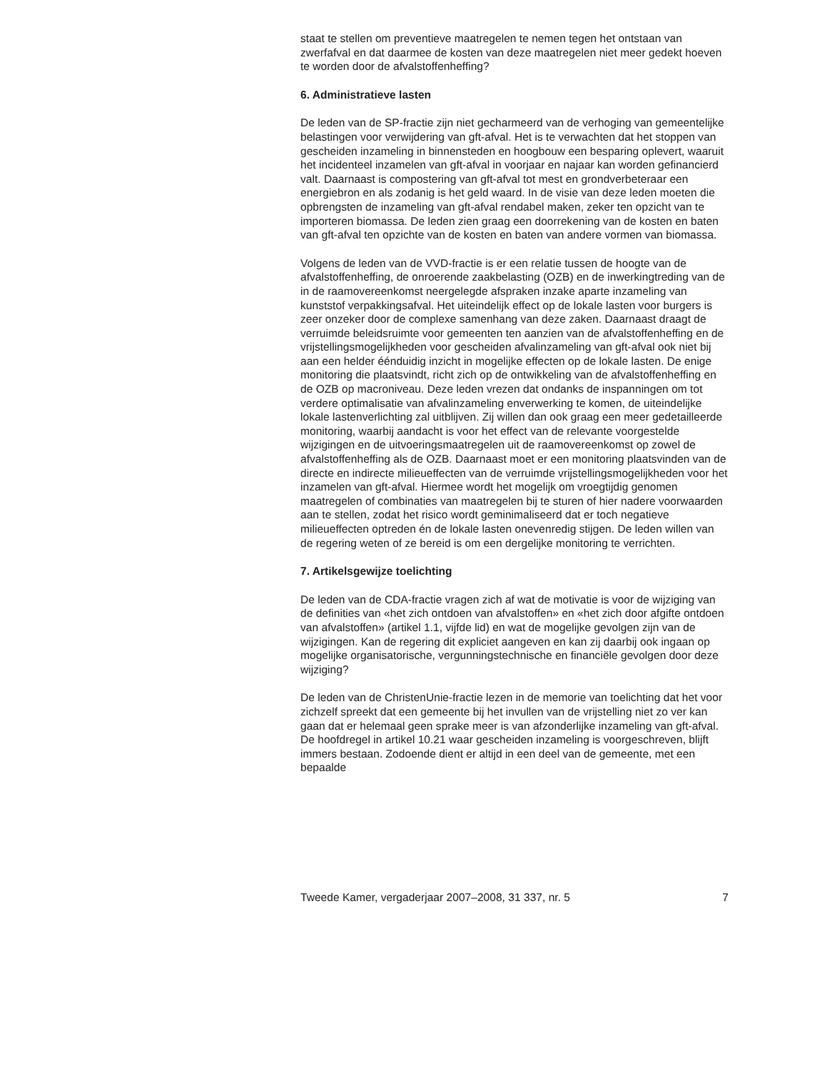staat te stellen om preventieve maatregelen te nemen tegen het ontstaan van zwerfafval en dat daarmee de kosten van deze maatregelen niet meer gedekt hoeven te worden door de afvalstoffenheffing?
6. Administratieve lasten
De leden van de SP-fractie zijn niet gecharmeerd van de verhoging van gemeentelijke belastingen voor verwijdering van gft-afval. Het is te verwachten dat het stoppen van gescheiden inzameling in binnensteden en hoogbouw een besparing oplevert, waaruit het incidenteel inzamelen van gft-afval in voorjaar en najaar kan worden gefinancierd valt. Daarnaast is compostering van gft-afval tot mest en grondverbeteraar een energiebron en als zodanig is het geld waard. In de visie van deze leden moeten die opbrengsten de inzameling van gft-afval rendabel maken, zeker ten opzicht van te importeren biomassa. De leden zien graag een doorrekening van de kosten en baten van gft-afval ten opzichte van de kosten en baten van andere vormen van biomassa.
Volgens de leden van de VVD-fractie is er een relatie tussen de hoogte van de afvalstoffenheffing, de onroerende zaakbelasting (OZB) en de inwerkingtreding van de in de raamovereenkomst neergelegde afspraken inzake aparte inzameling van kunststof verpakkingsafval. Het uiteindelijk effect op de lokale lasten voor burgers is zeer onzeker door de complexe samenhang van deze zaken. Daarnaast draagt de verruimde beleidsruimte voor gemeenten ten aanzien van de afvalstoffenheffing en de vrijstellingsmogelijkheden voor gescheiden afvalinzameling van gft-afval ook niet bij aan een helder éénduidig inzicht in mogelijke effecten op de lokale lasten. De enige monitoring die plaatsvindt, richt zich op de ontwikkeling van de afvalstoffenheffing en de OZB op macroniveau. Deze leden vrezen dat ondanks de inspanningen om tot verdere optimalisatie van afvalinzameling enverwerking te komen, de uiteindelijke lokale lastenverlichting zal uitblijven. Zij willen dan ook graag een meer gedetailleerde monitoring, waarbij aandacht is voor het effect van de relevante voorgestelde wijzigingen en de uitvoeringsmaatregelen uit de raamovereenkomst op zowel de afvalstoffenheffing als de OZB. Daarnaast moet er een monitoring plaatsvinden van de directe en indirecte milieueffecten van de verruimde vrijstellingsmogelijkheden voor het inzamelen van gft-afval. Hiermee wordt het mogelijk om vroegtijdig genomen maatregelen of combinaties van maatregelen bij te sturen of hier nadere voorwaarden aan te stellen, zodat het risico wordt geminimaliseerd dat er toch negatieve milieueffecten optreden én de lokale lasten onevenredig stijgen. De leden willen van de regering weten of ze bereid is om een dergelijke monitoring te verrichten.
7. Artikelsgewijze toelichting
De leden van de CDA-fractie vragen zich af wat de motivatie is voor de wijziging van de definities van «het zich ontdoen van afvalstoffen» en «het zich door afgifte ontdoen van afvalstoffen» (artikel 1.1, vijfde lid) en wat de mogelijke gevolgen zijn van de wijzigingen. Kan de regering dit expliciet aangeven en kan zij daarbij ook ingaan op mogelijke organisatorische, vergunningstechnische en financiële gevolgen door deze wijziging?
De leden van de ChristenUnie-fractie lezen in de memorie van toelichting dat het voor zichzelf spreekt dat een gemeente bij het invullen van de vrijstelling niet zo ver kan gaan dat er helemaal geen sprake meer is van afzonderlijke inzameling van gft-afval. De hoofdregel in artikel 10.21 waar gescheiden inzameling is voorgeschreven, blijft immers bestaan. Zodoende dient er altijd in een deel van de gemeente, met een bepaalde
Tweede Kamer, vergaderjaar 2007–2008, 31 337, nr. 5 7